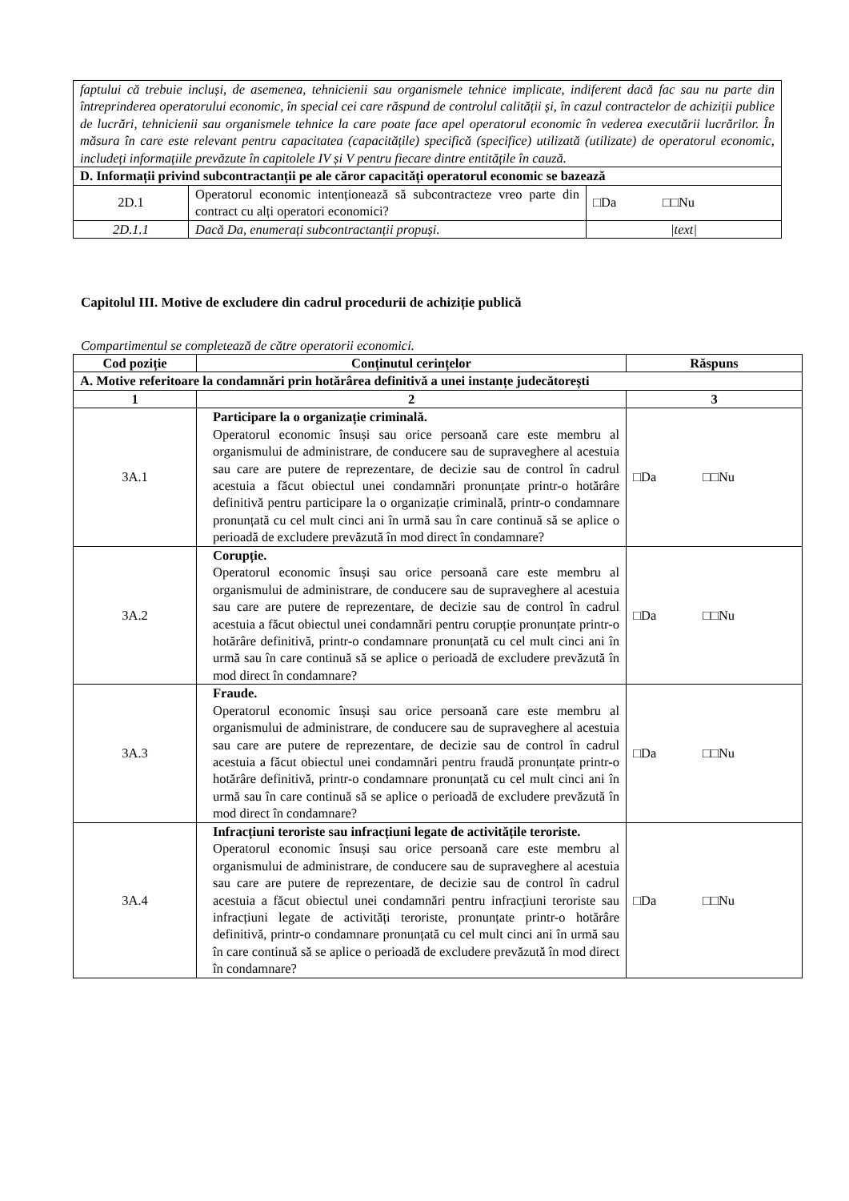| faptului că trebuie incluși, de asemenea, tehnicienii sau organismele tehnice implicate, indiferent dacă fac sau nu parte din întreprinderea operatorului economic, în special cei care răspund de controlul calității și, în cazul contractelor de achiziții publice de lucrări, tehnicienii sau organismele tehnice la care poate face apel operatorul economic în vederea executării lucrărilor. În măsura în care este relevant pentru capacitatea (capacitățile) specifică (specifice) utilizată (utilizate) de operatorul economic, includeți informațiile prevăzute în capitolele IV și V pentru fiecare dintre entitățile în cauză. | | |
| D. Informații privind subcontractanții pe ale căror capacități operatorul economic se bazează | | |
| 2D.1 | Operatorul economic intenționează să subcontracteze vreo parte din contract cu alți operatori economici? | □Da □□Nu |
| 2D.1.1 | Dacă Da, enumerați subcontractanții propuși. | /text/ |
Capitolul III. Motive de excludere din cadrul procedurii de achiziție publică
Compartimentul se completează de către operatorii economici.
| Cod poziție | Conținutul cerințelor | Răspuns |
| --- | --- | --- |
| A. Motive referitoare la condamnări prin hotărârea definitivă a unei instanțe judecătorești | | |
| 1 | 2 | 3 |
| 3A.1 | Participare la o organizație criminală. Operatorul economic însuși sau orice persoană care este membru al organismului de administrare, de conducere sau de supraveghere al acestuia sau care are putere de reprezentare, de decizie sau de control în cadrul acestuia a făcut obiectul unei condamnări pronunțate printr-o hotărâre definitivă pentru participare la o organizație criminală, printr-o condamnare pronunțată cu cel mult cinci ani în urmă sau în care continuă să se aplice o perioadă de excludere prevăzută în mod direct în condamnare? | □Da □□Nu |
| 3A.2 | Corupție. Operatorul economic însuși sau orice persoană care este membru al organismului de administrare, de conducere sau de supraveghere al acestuia sau care are putere de reprezentare, de decizie sau de control în cadrul acestuia a făcut obiectul unei condamnări pentru corupție pronunțate printr-o hotărâre definitivă, printr-o condamnare pronunțată cu cel mult cinci ani în urmă sau în care continuă să se aplice o perioadă de excludere prevăzută în mod direct în condamnare? | □Da □□Nu |
| 3A.3 | Fraude. Operatorul economic însuși sau orice persoană care este membru al organismului de administrare, de conducere sau de supraveghere al acestuia sau care are putere de reprezentare, de decizie sau de control în cadrul acestuia a făcut obiectul unei condamnări pentru fraudă pronunțate printr-o hotărâre definitivă, printr-o condamnare pronunțată cu cel mult cinci ani în urmă sau în care continuă să se aplice o perioadă de excludere prevăzută în mod direct în condamnare? | □Da □□Nu |
| 3A.4 | Infracțiuni teroriste sau infracțiuni legate de activitățile teroriste. Operatorul economic însuși sau orice persoană care este membru al organismului de administrare, de conducere sau de supraveghere al acestuia sau care are putere de reprezentare, de decizie sau de control în cadrul acestuia a făcut obiectul unei condamnări pentru infracțiuni teroriste sau infracțiuni legate de activități teroriste, pronunțate printr-o hotărâre definitivă, printr-o condamnare pronunțată cu cel mult cinci ani în urmă sau în care continuă să se aplice o perioadă de excludere prevăzută în mod direct în condamnare? | □Da □□Nu |